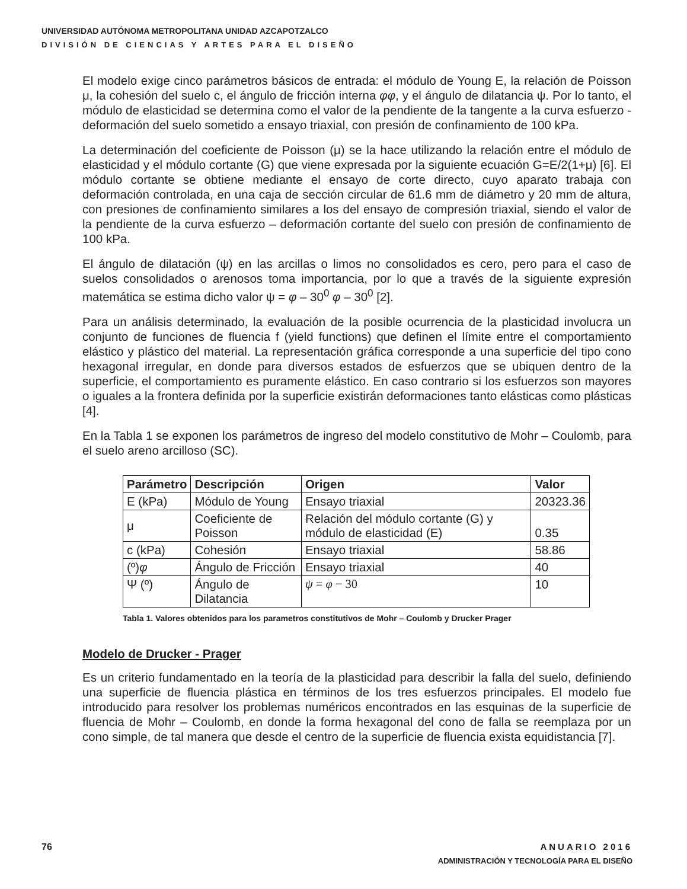UNIVERSIDAD AUTÓNOMA METROPOLITANA UNIDAD AZCAPOTZALCO
DIVISIÓN DE CIENCIAS Y ARTES PARA EL DISEÑO
El modelo exige cinco parámetros básicos de entrada: el módulo de Young E, la relación de Poisson μ, la cohesión del suelo c, el ángulo de fricción interna φφ, y el ángulo de dilatancia ψ. Por lo tanto, el módulo de elasticidad se determina como el valor de la pendiente de la tangente a la curva esfuerzo - deformación del suelo sometido a ensayo triaxial, con presión de confinamiento de 100 kPa.
La determinación del coeficiente de Poisson (μ) se la hace utilizando la relación entre el módulo de elasticidad y el módulo cortante (G) que viene expresada por la siguiente ecuación G=E/2(1+μ) [6]. El módulo cortante se obtiene mediante el ensayo de corte directo, cuyo aparato trabaja con deformación controlada, en una caja de sección circular de 61.6 mm de diámetro y 20 mm de altura, con presiones de confinamiento similares a los del ensayo de compresión triaxial, siendo el valor de la pendiente de la curva esfuerzo – deformación cortante del suelo con presión de confinamiento de 100 kPa.
El ángulo de dilatación (ψ) en las arcillas o limos no consolidados es cero, pero para el caso de suelos consolidados o arenosos toma importancia, por lo que a través de la siguiente expresión matemática se estima dicho valor ψ = φ – 30<sup>0</sup> φ – 30<sup>0</sup> [2].
Para un análisis determinado, la evaluación de la posible ocurrencia de la plasticidad involucra un conjunto de funciones de fluencia f (yield functions) que definen el límite entre el comportamiento elástico y plástico del material. La representación gráfica corresponde a una superficie del tipo cono hexagonal irregular, en donde para diversos estados de esfuerzos que se ubiquen dentro de la superficie, el comportamiento es puramente elástico. En caso contrario si los esfuerzos son mayores o iguales a la frontera definida por la superficie existirán deformaciones tanto elásticas como plásticas [4].
En la Tabla 1 se exponen los parámetros de ingreso del modelo constitutivo de Mohr – Coulomb, para el suelo areno arcilloso (SC).
| Parámetro | Descripción | Origen | Valor |
| --- | --- | --- | --- |
| E (kPa) | Módulo de Young | Ensayo triaxial | 20323.36 |
| μ | Coeficiente de Poisson | Relación del módulo cortante (G) y módulo de elasticidad (E) | 0.35 |
| c (kPa) | Cohesión | Ensayo triaxial | 58.86 |
| (º) φ | Ángulo de Fricción | Ensayo triaxial | 40 |
| Ψ (º) | Ángulo de Dilatancia | ψ = φ − 30 | 10 |
Tabla 1. Valores obtenidos para los parametros constitutivos de Mohr – Coulomb y Drucker Prager
Modelo de Drucker - Prager
Es un criterio fundamentado en la teoría de la plasticidad para describir la falla del suelo, definiendo una superficie de fluencia plástica en términos de los tres esfuerzos principales. El modelo fue introducido para resolver los problemas numéricos encontrados en las esquinas de la superficie de fluencia de Mohr – Coulomb, en donde la forma hexagonal del cono de falla se reemplaza por un cono simple, de tal manera que desde el centro de la superficie de fluencia exista equidistancia [7].
76 ANUARIO 2016
ADMINISTRACIÓN Y TECNOLOGÍA PARA EL DISEÑO